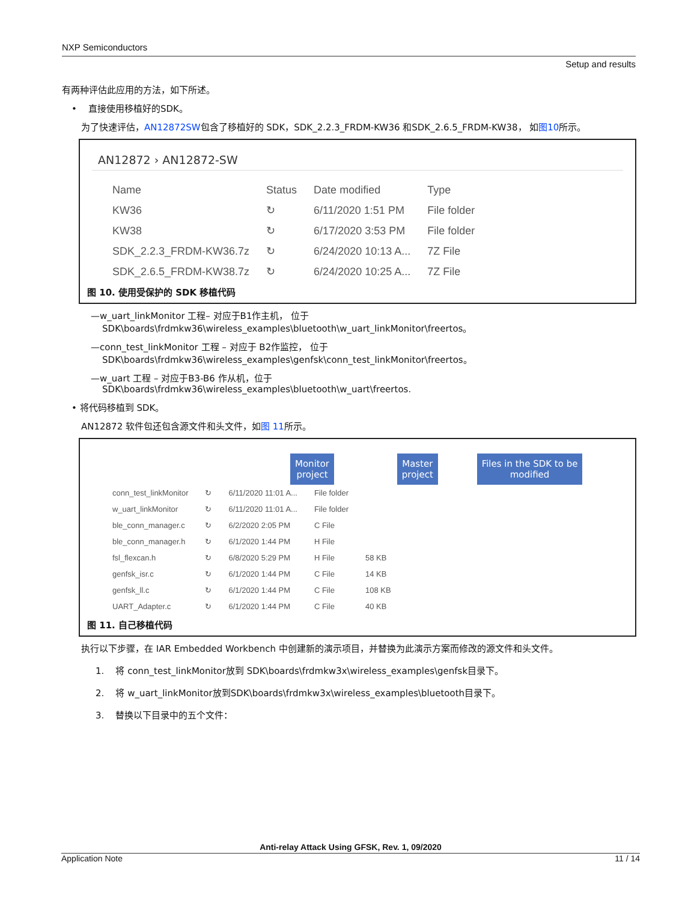NXP Semiconductors
Setup and results
有两种评估此应用的方法，如下所述。
• 直接使用移植好的SDK。
为了快速评估，AN12872SW包含了移植好的 SDK，SDK_2.2.3_FRDM-KW36 和SDK_2.6.5_FRDM-KW38， 如图10所示。
AN12872 › AN12872-SW
| Name | Status | Date modified | Type |
| --- | --- | --- | --- |
| KW36 | ↻ | 6/11/2020 1:51 PM | File folder |
| KW38 | ↻ | 6/17/2020 3:53 PM | File folder |
| SDK_2.2.3_FRDM-KW36.7z | ↻ | 6/24/2020 10:13 A... | 7Z File |
| SDK_2.6.5_FRDM-KW38.7z | ↻ | 6/24/2020 10:25 A... | 7Z File |
图 10. 使用受保护的 SDK 移植代码
—w_uart_linkMonitor 工程– 对应于B1作主机， 位于
SDK\boards\frdmkw36\wireless_examples\bluetooth\w_uart_linkMonitor\freertos。
—conn_test_linkMonitor 工程 – 对应于 B2作监控， 位于
SDK\boards\frdmkw36\wireless_examples\genfsk\conn_test_linkMonitor\freertos。
—w_uart 工程 – 对应于B3-B6 作从机，位于
SDK\boards\frdmkw36\wireless_examples\bluetooth\w_uart\freertos.
• 将代码移植到 SDK。
AN12872 软件包还包含源文件和头文件，如图 11所示。
Monitor
project Master
project Files in the SDK to be
modified
| conn_test_linkMonitor | ↻ | 6/11/2020 11:01 A... | File folder | |
| w_uart_linkMonitor | ↻ | 6/11/2020 11:01 A... | File folder | |
| ble_conn_manager.c | ↻ | 6/2/2020 2:05 PM | C File | |
| ble_conn_manager.h | ↻ | 6/1/2020 1:44 PM | H File | |
| fsl_flexcan.h | ↻ | 6/8/2020 5:29 PM | H File | 58 KB |
| genfsk_isr.c | ↻ | 6/1/2020 1:44 PM | C File | 14 KB |
| genfsk_ll.c | ↻ | 6/1/2020 1:44 PM | C File | 108 KB |
| UART_Adapter.c | ↻ | 6/1/2020 1:44 PM | C File | 40 KB |
图 11. 自己移植代码
执行以下步骤，在 IAR Embedded Workbench 中创建新的演示项目，并替换为此演示方案而修改的源文件和头文件。
1. 将 conn_test_linkMonitor放到 SDK\boards\frdmkw3x\wireless_examples\genfsk目录下。
2. 将 w_uart_linkMonitor放到SDK\boards\frdmkw3x\wireless_examples\bluetooth目录下。
3. 替换以下目录中的五个文件：
Anti-relay Attack Using GFSK, Rev. 1, 09/2020
Application Note 11 / 14